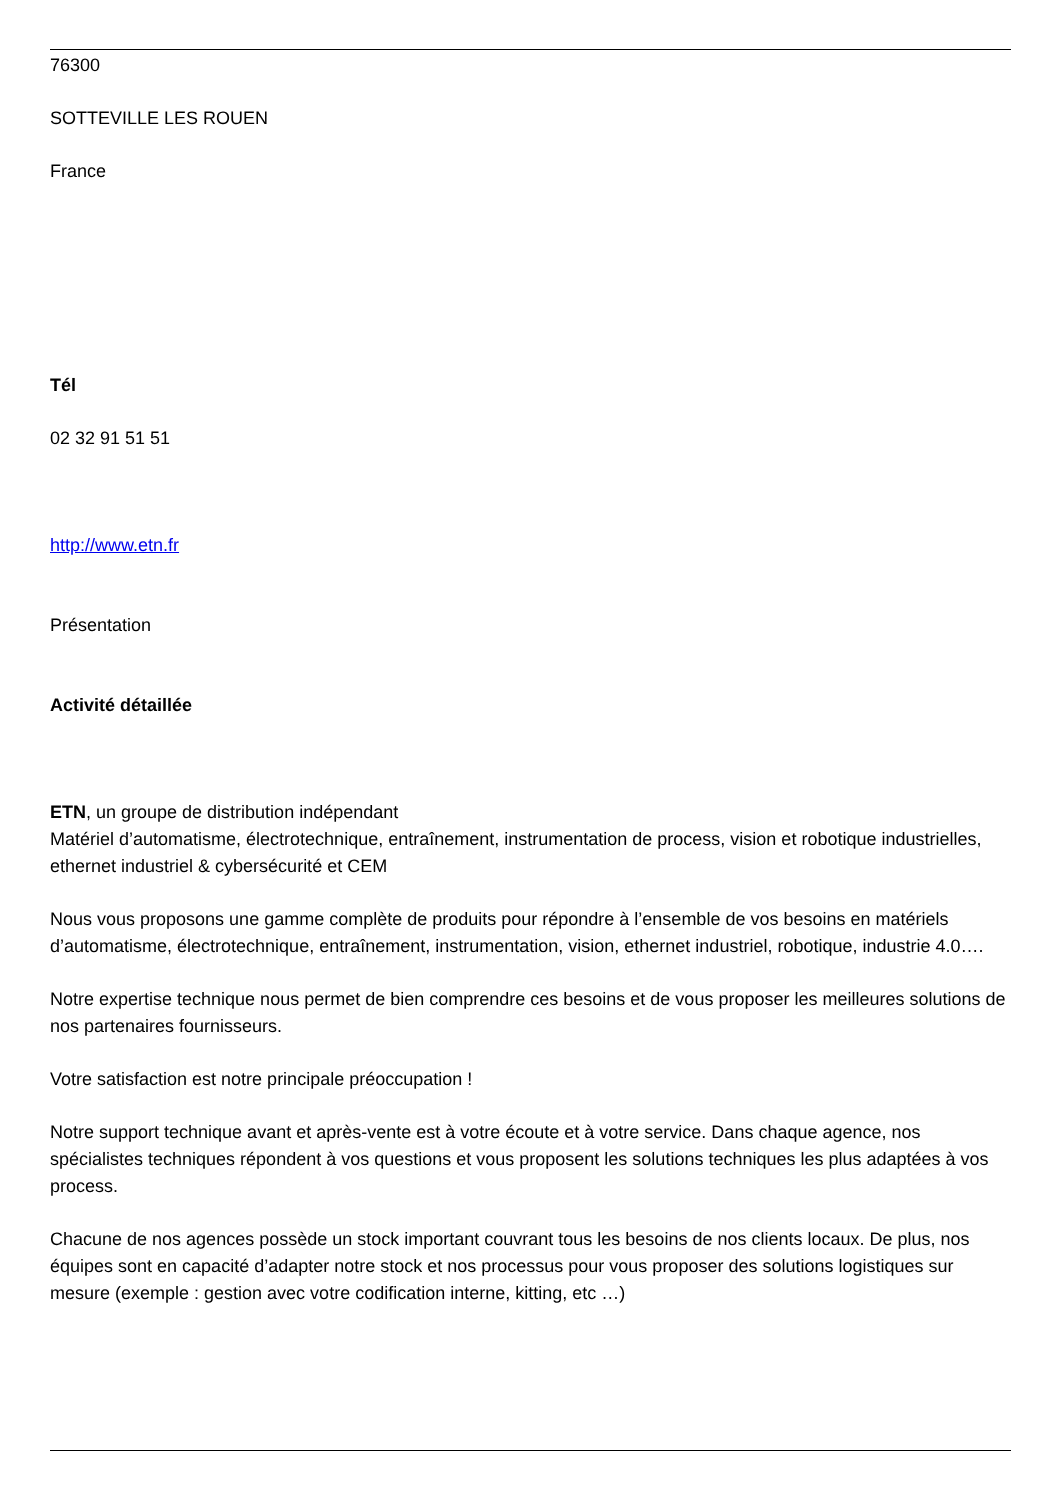76300
SOTTEVILLE LES ROUEN
France
Tél
02 32 91 51 51
http://www.etn.fr
Présentation
Activité détaillée
ETN, un groupe de distribution indépendant
Matériel d’automatisme, électrotechnique, entraînement, instrumentation de process, vision et robotique industrielles, ethernet industriel & cybersécurité et CEM
Nous vous proposons une gamme complète de produits pour répondre à l’ensemble de vos besoins en matériels d’automatisme, électrotechnique, entraînement, instrumentation, vision, ethernet industriel, robotique, industrie 4.0….
Notre expertise technique nous permet de bien comprendre ces besoins et de vous proposer les meilleures solutions de nos partenaires fournisseurs.
Votre satisfaction est notre principale préoccupation !
Notre support technique avant et après-vente est à votre écoute et à votre service. Dans chaque agence, nos spécialistes techniques répondent à vos questions et vous proposent les solutions techniques les plus adaptées à vos process.
Chacune de nos agences possède un stock important couvrant tous les besoins de nos clients locaux. De plus, nos équipes sont en capacité d’adapter notre stock et nos processus pour vous proposer des solutions logistiques sur mesure (exemple : gestion avec votre codification interne, kitting, etc …)